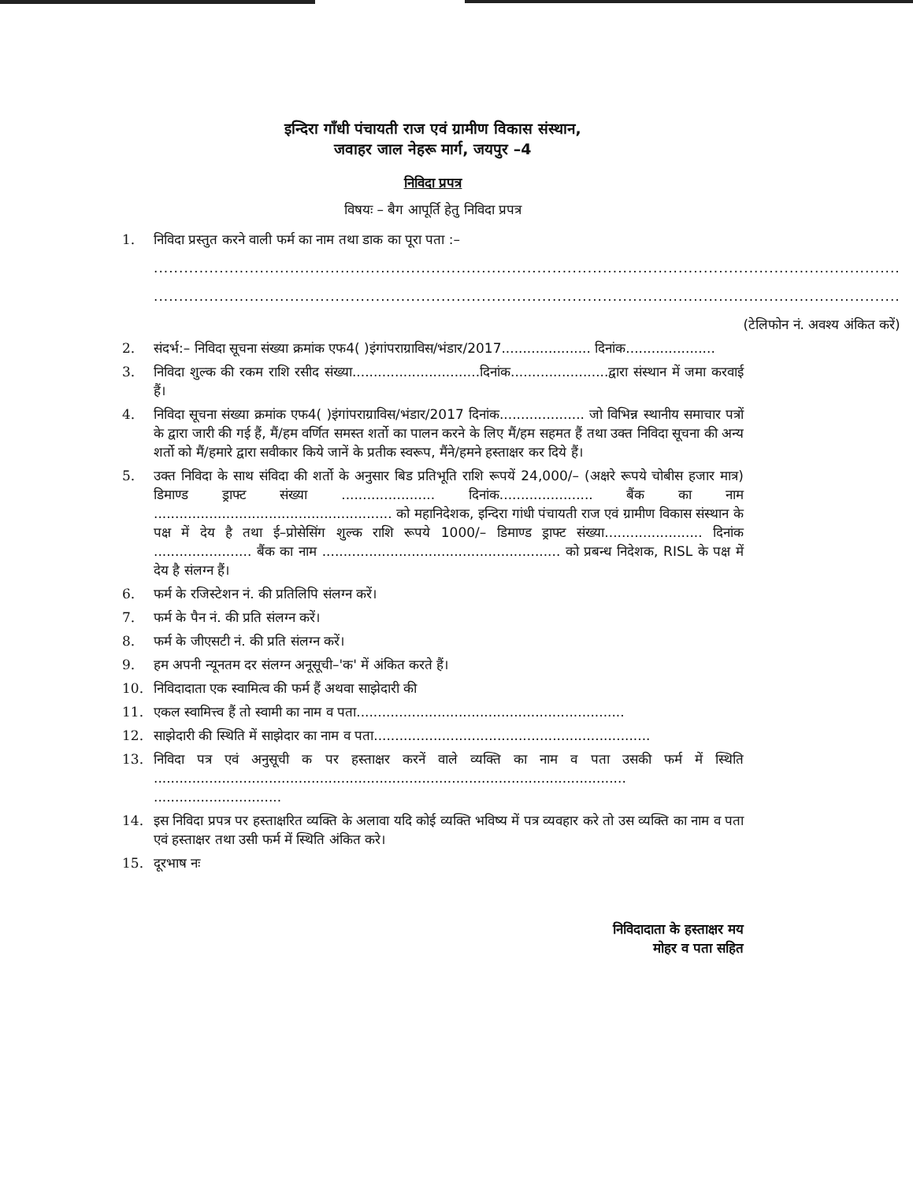इन्दिरा गाँधी पंचायती राज एवं ग्रामीण विकास संस्थान,
जवाहर जाल नेहरू मार्ग, जयपुर –4
निविदा प्रपत्र
विषयः – बैग आपूर्ति हेतु निविदा प्रपत्र
1. निविदा प्रस्तुत करने वाली फर्म का नाम तथा डाक का पूरा पता :–
....................................................................................................................................................
....................................................................................................................................................
(टेलिफोन नं. अवश्य अंकित करें)
2. संदर्भ:– निविदा सूचना संख्या क्रमांक एफ4( )इंगांपराग्राविस/भंडार/2017..................... दिनांक.....................
3. निविदा शुल्क की रकम राशि रसीद संख्या..............................दिनांक.......................द्वारा संस्थान में जमा करवाई हैं।
4. निविदा सूचना संख्या क्रमांक एफ4( )इंगांपराग्राविस/भंडार/2017 दिनांक.................... जो विभिन्न स्थानीय समाचार पत्रों के द्वारा जारी की गई हैं, मैं/हम वर्णित समस्त शर्तो का पालन करने के लिए मैं/हम सहमत हैं तथा उक्त निविदा सूचना की अन्य शर्तो को मैं/हमारे द्वारा सवीकार किये जानें के प्रतीक स्वरूप, मैंने/हमने हस्ताक्षर कर दिये हैं।
5. उक्त निविदा के साथ संविदा की शर्तो के अनुसार बिड प्रतिभूति राशि रूपयें 24,000/– (अक्षरे रूपये चोबीस हजार मात्र) डिमाण्ड ड्राफ्ट संख्या ...................... दिनांक...................... बैंक का नाम ........................................................ को महानिदेशक, इन्दिरा गांधी पंचायती राज एवं ग्रामीण विकास संस्थान के पक्ष में देय है तथा ई–प्रोसेसिंग शुल्क राशि रूपये 1000/– डिमाण्ड ड्राफ्ट संख्या....................... दिनांक ....................... बैंक का नाम ........................................................ को प्रबन्ध निदेशक, RISL के पक्ष में देय है संलग्न हैं।
6. फर्म के रजिस्टेशन नं. की प्रतिलिपि संलग्न करें।
7. फर्म के पैन नं. की प्रति संलग्न करें।
8. फर्म के जीएसटी नं. की प्रति संलग्न करें।
9. हम अपनी न्यूनतम दर संलग्न अनूसूची–'क' में अंकित करते हैं।
10. निविदादाता एक स्वामित्व की फर्म हैं अथवा साझेदारी की
11. एकल स्वामित्त्व हैं तो स्वामी का नाम व पता...............................................................
12. साझेदारी की स्थिति में साझेदार का नाम व पता.................................................................
13. निविदा पत्र एवं अनुसूची क पर हस्ताक्षर करनें वाले व्यक्ति का नाम व पता उसकी फर्म में स्थिति ...............................................................................................................
..............................
14. इस निविदा प्रपत्र पर हस्ताक्षरित व्यक्ति के अलावा यदि कोई व्यक्ति भविष्य में पत्र व्यवहार करे तो उस व्यक्ति का नाम व पता एवं हस्ताक्षर तथा उसी फर्म में स्थिति अंकित करे।
15. दूरभाष नः
निविदादाता के हस्ताक्षर मय
मोहर व पता सहित